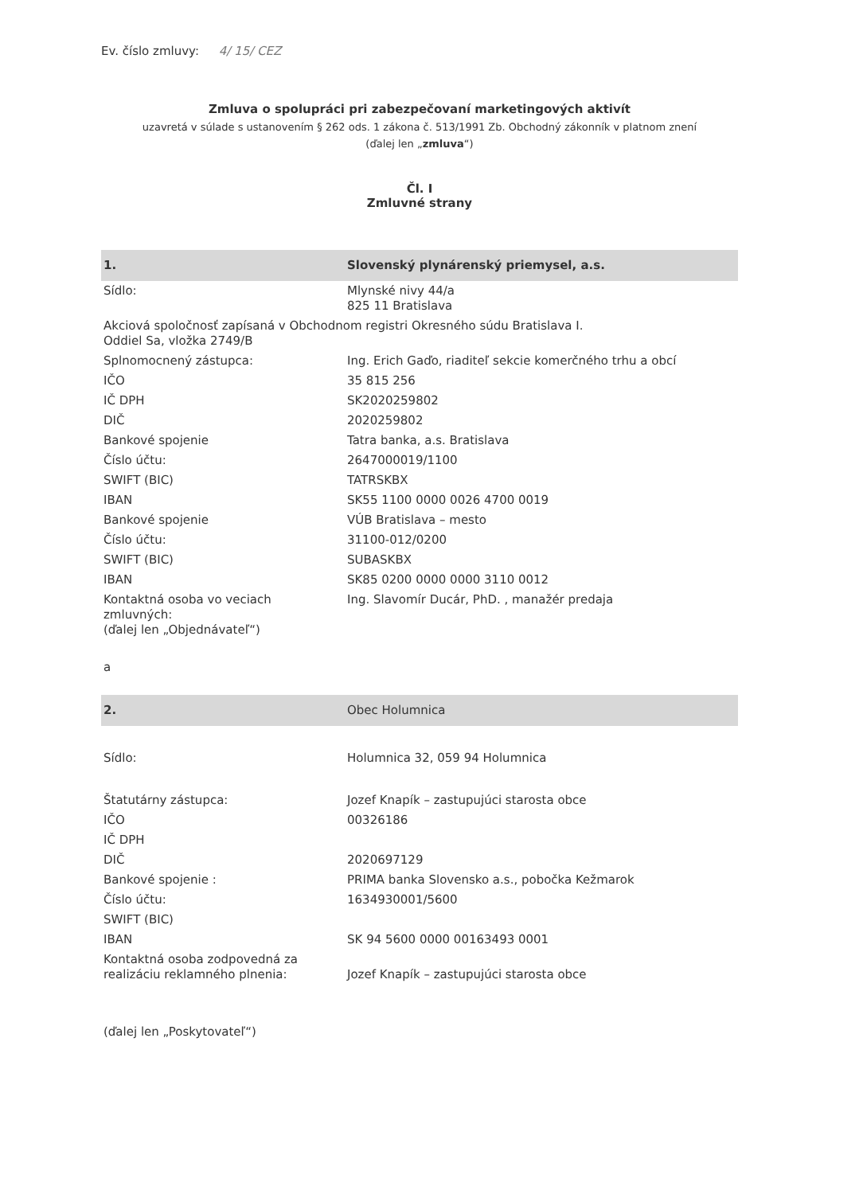Ev. číslo zmluvy: 4/ 15/ CEZ
Zmluva o spolupráci pri zabezpečovaní marketingových aktivít
uzavretá v súlade s ustanovením § 262 ods. 1 zákona č. 513/1991 Zb. Obchodný zákonník v platnom znení
(ďalej len „zmluva“)
Čl. I
Zmluvné strany
| 1. | Slovenský plynárenský priemysel, a.s. |
| Sídlo: | Mlynské nivy 44/a 825 11 Bratislava |
| Akciová spoločnosť zapísaná v Obchodnom registri Okresného súdu Bratislava I. Oddiel Sa, vložka 2749/B | |
| Splnomocnený zástupca: | Ing. Erich Gaďo, riaditeľ sekcie komerčného trhu a obcí |
| IČO | 35 815 256 |
| IČ DPH | SK2020259802 |
| DIČ | 2020259802 |
| Bankové spojenie | Tatra banka, a.s. Bratislava |
| Číslo účtu: | 2647000019/1100 |
| SWIFT (BIC) | TATRSKBX |
| IBAN | SK55 1100 0000 0026 4700 0019 |
| Bankové spojenie | VÚB Bratislava – mesto |
| Číslo účtu: | 31100-012/0200 |
| SWIFT (BIC) | SUBASKBX |
| IBAN | SK85 0200 0000 0000 3110 0012 |
| Kontaktná osoba vo veciach zmluvných: (ďalej len „Objednávateľ“) | Ing. Slavomír Ducár, PhD. , manažér predaja |
| a | |
| 2. | Obec Holumnica |
| Sídlo: | Holumnica 32, 059 94 Holumnica |
| Štatutárny zástupca: | Jozef Knapík – zastupujúci starosta obce |
| IČO | 00326186 |
| IČ DPH | |
| DIČ | 2020697129 |
| Bankové spojenie : | PRIMA banka Slovensko a.s., pobočka Kežmarok |
| Číslo účtu: | 1634930001/5600 |
| SWIFT (BIC) | |
| IBAN | SK 94 5600 0000 00163493 0001 |
| Kontaktná osoba zodpovedná za realizáciu reklamného plnenia: | Jozef Knapík – zastupujúci starosta obce |
| (ďalej len „Poskytovateľ“) | |